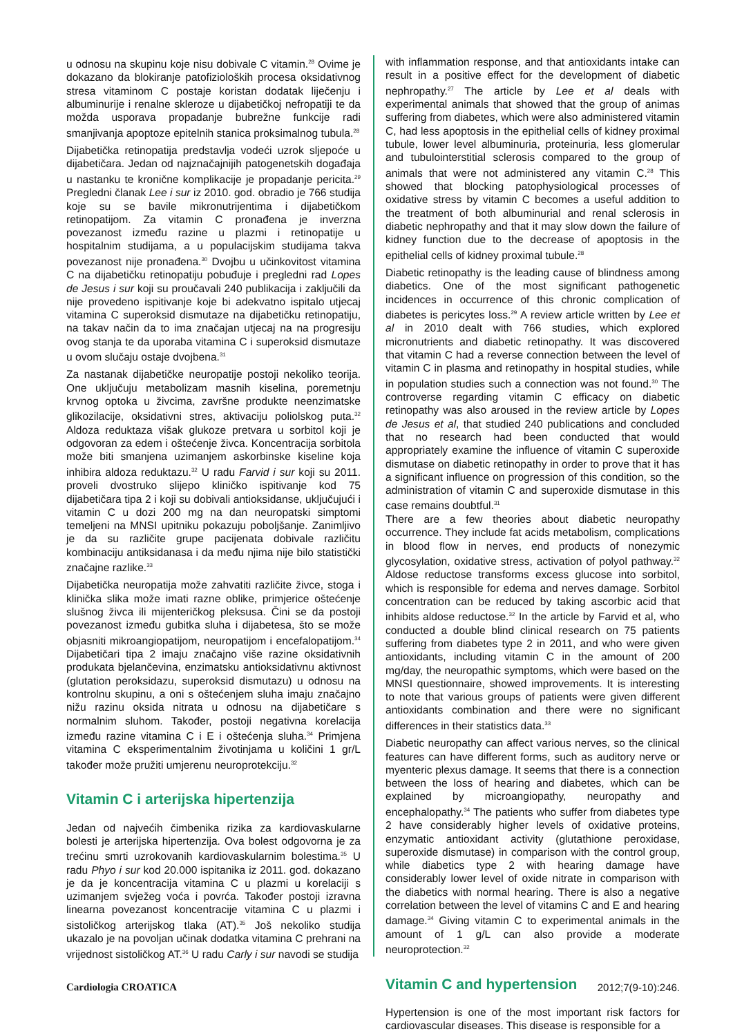u odnosu na skupinu koje nisu dobivale C vitamin.<sup>28</sup> Ovime je dokazano da blokiranje patofizioloških procesa oksidativnog stresa vitaminom C postaje koristan dodatak liječenju i albuminurije i renalne skleroze u dijabetičkoj nefropatiji te da možda usporava propadanje bubrežne funkcije radi smanjivanja apoptoze epitelnih stanica proksimalnog tubula.<sup>28</sup>
Dijabetička retinopatija predstavlja vodeći uzrok sljepoće u dijabetičara. Jedan od najznačajnijih patogenetskih događaja u nastanku te kronične komplikacije je propadanje pericita.<sup>29</sup> Pregledni članak Lee i sur iz 2010. god. obradio je 766 studija koje su se bavile mikronutrijentima i dijabetičkom retinopatijom. Za vitamin C pronađena je inverzna povezanost između razine u plazmi i retinopatije u hospitalnim studijama, a u populacijskim studijama takva povezanost nije pronađena.<sup>30</sup> Dvojbu u učinkovitost vitamina C na dijabetičku retinopatiju pobuđuje i pregledni rad Lopes de Jesus i sur koji su proučavali 240 publikacija i zaključili da nije provedeno ispitivanje koje bi adekvatno ispitalo utjecaj vitamina C superoksid dismutaze na dijabetičku retinopatiju, na takav način da to ima značajan utjecaj na na progresiju ovog stanja te da uporaba vitamina C i superoksid dismutaze u ovom slučaju ostaje dvojbena.<sup>31</sup>
Za nastanak dijabetičke neuropatije postoji nekoliko teorija. One uključuju metabolizam masnih kiselina, poremetnju krvnog optoka u živcima, završne produkte neenzimatske glikozilacije, oksidativni stres, aktivaciju poliolskog puta.<sup>32</sup> Aldoza reduktaza višak glukoze pretvara u sorbitol koji je odgovoran za edem i oštećenje živca. Koncentracija sorbitola može biti smanjena uzimanjem askorbinske kiseline koja inhibira aldoza reduktazu.<sup>32</sup> U radu Farvid i sur koji su 2011. proveli dvostruko slijepo kliničko ispitivanje kod 75 dijabetičara tipa 2 i koji su dobivali antioksidanse, uključujući i vitamin C u dozi 200 mg na dan neuropatski simptomi temeljeni na MNSI upitniku pokazuju poboljšanje. Zanimljivo je da su različite grupe pacijenata dobivale različitu kombinaciju antiksidanasa i da među njima nije bilo statistički značajne razlike.<sup>33</sup>
Dijabetička neuropatija može zahvatiti različite živce, stoga i klinička slika može imati razne oblike, primjerice oštećenje slušnog živca ili mijenteričkog pleksusa. Čini se da postoji povezanost između gubitka sluha i dijabetesa, što se može objasniti mikroangiopatijom, neuropatijom i encefalopatijom.<sup>34</sup> Dijabetičari tipa 2 imaju značajno više razine oksidativnih produkata bjelančevina, enzimatsku antioksidativnu aktivnost (glutation peroksidazu, superoksid dismutazu) u odnosu na kontrolnu skupinu, a oni s oštećenjem sluha imaju značajno nižu razinu oksida nitrata u odnosu na dijabetičare s normalnim sluhom. Također, postoji negativna korelacija između razine vitamina C i E i oštećenja sluha.<sup>34</sup> Primjena vitamina C eksperimentalnim životinjama u količini 1 gr/L također može pružiti umjerenu neuroprotekciju.<sup>32</sup>
Vitamin C i arterijska hipertenzija
Jedan od najvećih čimbenika rizika za kardiovaskularne bolesti je arterijska hipertenzija. Ova bolest odgovorna je za trećinu smrti uzrokovanih kardiovaskularnim bolestima.<sup>35</sup> U radu Phyo i sur kod 20.000 ispitanika iz 2011. god. dokazano je da je koncentracija vitamina C u plazmi u korelaciji s uzimanjem svježeg voća i povrća. Također postoji izravna linearna povezanost koncentracije vitamina C u plazmi i sistoličkog arterijskog tlaka (AT).<sup>35</sup> Još nekoliko studija ukazalo je na povoljan učinak dodatka vitamina C prehrani na vrijednost sistoličkog AT.<sup>36</sup> U radu Carly i sur navodi se studija
with inflammation response, and that antioxidants intake can result in a positive effect for the development of diabetic nephropathy.<sup>27</sup> The article by Lee et al deals with experimental animals that showed that the group of animas suffering from diabetes, which were also administered vitamin C, had less apoptosis in the epithelial cells of kidney proximal tubule, lower level albuminuria, proteinuria, less glomerular and tubulointerstitial sclerosis compared to the group of animals that were not administered any vitamin C.<sup>28</sup> This showed that blocking patophysiological processes of oxidative stress by vitamin C becomes a useful addition to the treatment of both albuminurial and renal sclerosis in diabetic nephropathy and that it may slow down the failure of kidney function due to the decrease of apoptosis in the epithelial cells of kidney proximal tubule.<sup>28</sup>
Diabetic retinopathy is the leading cause of blindness among diabetics. One of the most significant pathogenetic incidences in occurrence of this chronic complication of diabetes is pericytes loss.<sup>29</sup> A review article written by Lee et al in 2010 dealt with 766 studies, which explored micronutrients and diabetic retinopathy. It was discovered that vitamin C had a reverse connection between the level of vitamin C in plasma and retinopathy in hospital studies, while in population studies such a connection was not found.<sup>30</sup> The controverse regarding vitamin C efficacy on diabetic retinopathy was also aroused in the review article by Lopes de Jesus et al, that studied 240 publications and concluded that no research had been conducted that would appropriately examine the influence of vitamin C superoxide dismutase on diabetic retinopathy in order to prove that it has a significant influence on progression of this condition, so the administration of vitamin C and superoxide dismutase in this case remains doubtful.<sup>31</sup>
There are a few theories about diabetic neuropathy occurrence. They include fat acids metabolism, complications in blood flow in nerves, end products of nonezymic glycosylation, oxidative stress, activation of polyol pathway.<sup>32</sup> Aldose reductose transforms excess glucose into sorbitol, which is responsible for edema and nerves damage. Sorbitol concentration can be reduced by taking ascorbic acid that inhibits aldose reductose.<sup>32</sup> In the article by Farvid et al, who conducted a double blind clinical research on 75 patients suffering from diabetes type 2 in 2011, and who were given antioxidants, including vitamin C in the amount of 200 mg/day, the neuropathic symptoms, which were based on the MNSI questionnaire, showed improvements. It is interesting to note that various groups of patients were given different antioxidants combination and there were no significant differences in their statistics data.<sup>33</sup>
Diabetic neuropathy can affect various nerves, so the clinical features can have different forms, such as auditory nerve or myenteric plexus damage. It seems that there is a connection between the loss of hearing and diabetes, which can be explained by microangiopathy, neuropathy and encephalopathy.<sup>34</sup> The patients who suffer from diabetes type 2 have considerably higher levels of oxidative proteins, enzymatic antioxidant activity (glutathione peroxidase, superoxide dismutase) in comparison with the control group, while diabetics type 2 with hearing damage have considerably lower level of oxide nitrate in comparison with the diabetics with normal hearing. There is also a negative correlation between the level of vitamins C and E and hearing damage.<sup>34</sup> Giving vitamin C to experimental animals in the amount of 1 g/L can also provide a moderate neuroprotection.<sup>32</sup>
Vitamin C and hypertension
Hypertension is one of the most important risk factors for cardiovascular diseases. This disease is responsible for a
Cardiologia CROATICA 2012;7(9-10):246.